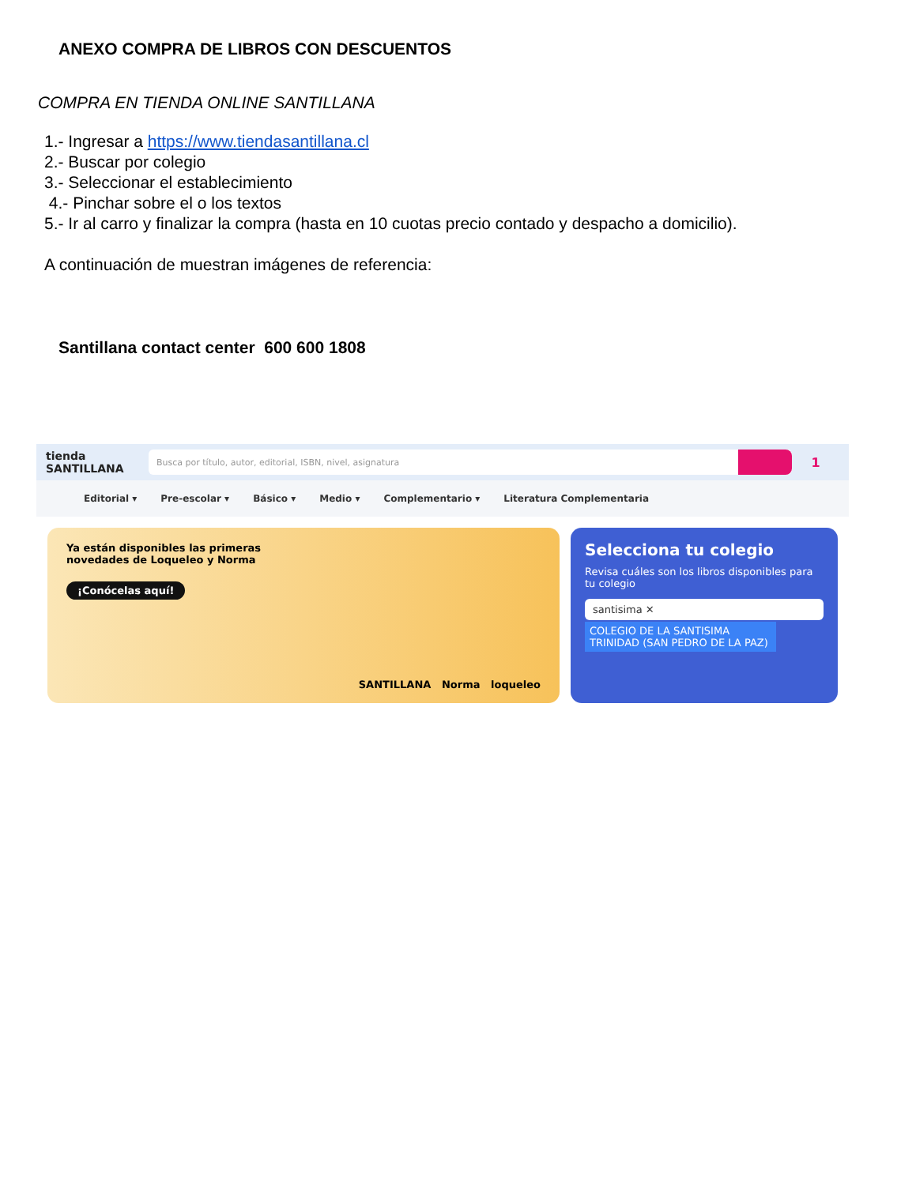ANEXO COMPRA DE LIBROS CON DESCUENTOS
COMPRA EN TIENDA ONLINE SANTILLANA
1.- Ingresar a https://www.tiendasantillana.cl
2.- Buscar por colegio
3.- Seleccionar el establecimiento
4.- Pinchar sobre el o los textos
5.- Ir al carro y finalizar la compra (hasta en 10 cuotas precio contado y despacho a domicilio).
A continuación de muestran imágenes de referencia:
Santillana contact center 600 600 1808
tienda
SANTILLANA
Busca por título, autor, editorial, ISBN, nivel, asignatura
1
Editorial ▾ Pre-escolar ▾ Básico ▾ Medio ▾ Complementario ▾ Literatura Complementaria
Ya están disponibles las primeras
novedades de Loqueleo y Norma
¡Conócelas aquí!
SANTILLANA Norma loqueleo
Selecciona tu colegio
Revisa cuáles son los libros disponibles para tu colegio
santisima ✕
COLEGIO DE LA SANTISIMA TRINIDAD (SAN PEDRO DE LA PAZ)